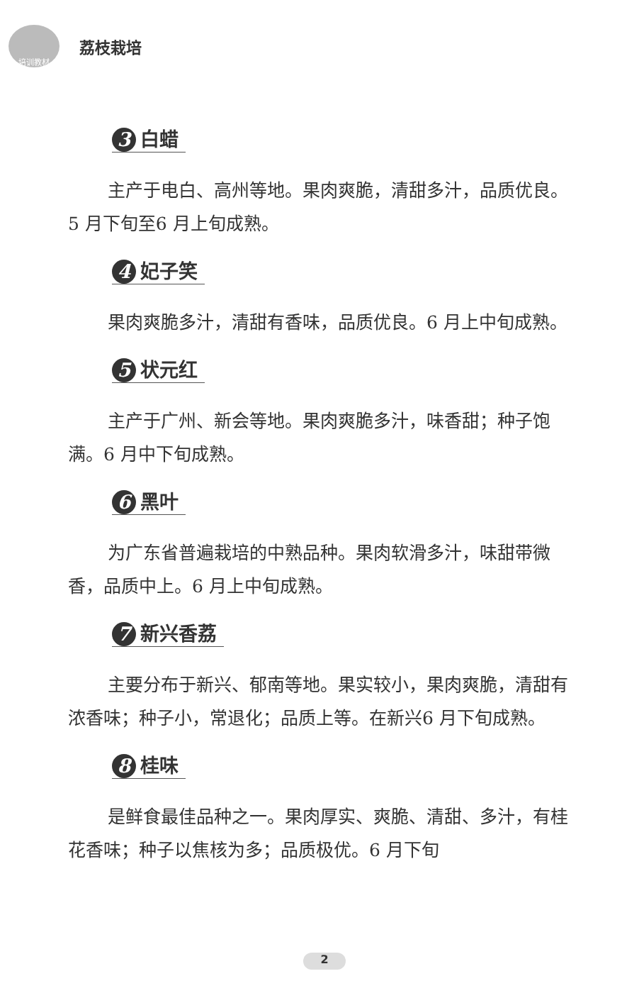培训教材
荔枝栽培
3 白蜡
主产于电白、高州等地。果肉爽脆，清甜多汁，品质优良。5 月下旬至6 月上旬成熟。
4 妃子笑
果肉爽脆多汁，清甜有香味，品质优良。6 月上中旬成熟。
5 状元红
主产于广州、新会等地。果肉爽脆多汁，味香甜；种子饱满。6 月中下旬成熟。
6 黑叶
为广东省普遍栽培的中熟品种。果肉软滑多汁，味甜带微香，品质中上。6 月上中旬成熟。
7 新兴香荔
主要分布于新兴、郁南等地。果实较小，果肉爽脆，清甜有浓香味；种子小，常退化；品质上等。在新兴6 月下旬成熟。
8 桂味
是鲜食最佳品种之一。果肉厚实、爽脆、清甜、多汁，有桂花香味；种子以焦核为多；品质极优。6 月下旬
2